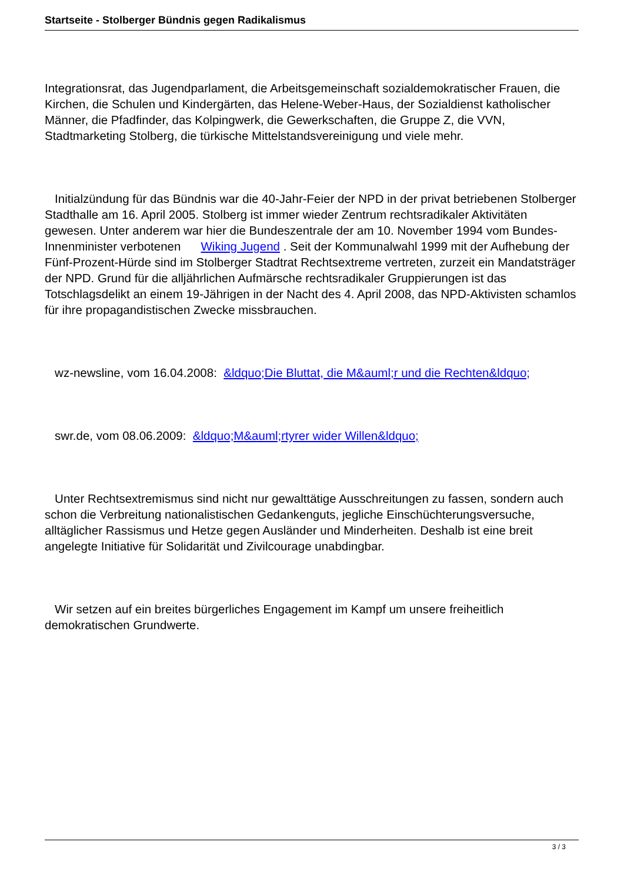Startseite - Stolberger Bündnis gegen Radikalismus
Integrationsrat, das Jugendparlament, die Arbeitsgemeinschaft sozialdemokratischer Frauen, die Kirchen, die Schulen und Kindergärten, das Helene-Weber-Haus, der Sozialdienst katholischer Männer, die Pfadfinder, das Kolpingwerk, die Gewerkschaften, die Gruppe Z, die VVN, Stadtmarketing Stolberg, die türkische Mittelstandsvereinigung und viele mehr.
Initialzündung für das Bündnis war die 40-Jahr-Feier der NPD in der privat betriebenen Stolberger Stadthalle am 16. April 2005. Stolberg ist immer wieder Zentrum rechtsradikaler Aktivitäten gewesen. Unter anderem war hier die Bundeszentrale der am 10. November 1994 vom Bundes-Innenminister verbotenen Wiking Jugend . Seit der Kommunalwahl 1999 mit der Aufhebung der Fünf-Prozent-Hürde sind im Stolberger Stadtrat Rechtsextreme vertreten, zurzeit ein Mandatsträger der NPD. Grund für die alljährlichen Aufmärsche rechtsradikaler Gruppierungen ist das Totschlagsdelikt an einem 19-Jährigen in der Nacht des 4. April 2008, das NPD-Aktivisten schamlos für ihre propagandistischen Zwecke missbrauchen.
wz-newsline, vom 16.04.2008: &ldquo;Die Bluttat, die M&auml;r und die Rechten&ldquo;
swr.de, vom 08.06.2009: &ldquo;M&auml;rtyrer wider Willen&ldquo;
Unter Rechtsextremismus sind nicht nur gewalttätige Ausschreitungen zu fassen, sondern auch schon die Verbreitung nationalistischen Gedankenguts, jegliche Einschüchterungsversuche, alltäglicher Rassismus und Hetze gegen Ausländer und Minderheiten. Deshalb ist eine breit angelegte Initiative für Solidarität und Zivilcourage unabdingbar.
Wir setzen auf ein breites bürgerliches Engagement im Kampf um unsere freiheitlich demokratischen Grundwerte.
3 / 3